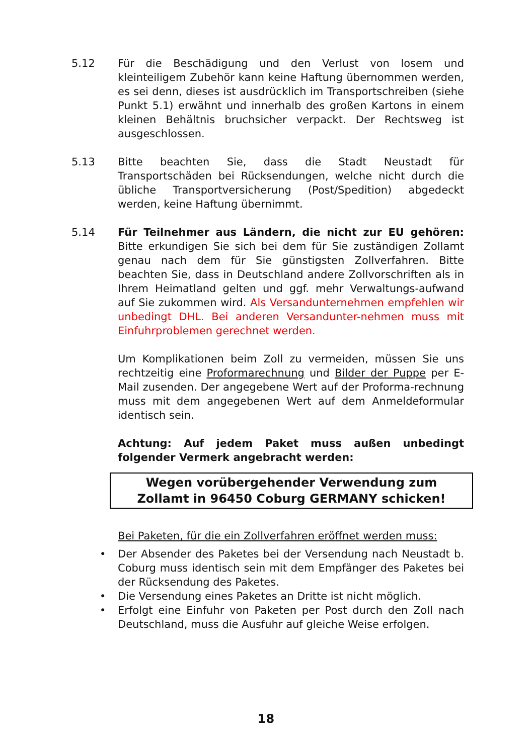5.12 Für die Beschädigung und den Verlust von losem und kleinteiligem Zubehör kann keine Haftung übernommen werden, es sei denn, dieses ist ausdrücklich im Transportschreiben (siehe Punkt 5.1) erwähnt und innerhalb des großen Kartons in einem kleinen Behältnis bruchsicher verpackt. Der Rechtsweg ist ausgeschlossen.
5.13 Bitte beachten Sie, dass die Stadt Neustadt für Transportschäden bei Rücksendungen, welche nicht durch die übliche Transportversicherung (Post/Spedition) abgedeckt werden, keine Haftung übernimmt.
5.14 Für Teilnehmer aus Ländern, die nicht zur EU gehören: Bitte erkundigen Sie sich bei dem für Sie zuständigen Zollamt genau nach dem für Sie günstigsten Zollverfahren. Bitte beachten Sie, dass in Deutschland andere Zollvorschriften als in Ihrem Heimatland gelten und ggf. mehr Verwaltungs-aufwand auf Sie zukommen wird. Als Versandunternehmen empfehlen wir unbedingt DHL. Bei anderen Versandunter-nehmen muss mit Einfuhrproblemen gerechnet werden.
Um Komplikationen beim Zoll zu vermeiden, müssen Sie uns rechtzeitig eine Proformarechnung und Bilder der Puppe per E-Mail zusenden. Der angegebene Wert auf der Proforma-rechnung muss mit dem angegebenen Wert auf dem Anmeldeformular identisch sein.
Achtung: Auf jedem Paket muss außen unbedingt folgender Vermerk angebracht werden:
Wegen vorübergehender Verwendung zum
Zollamt in 96450 Coburg GERMANY schicken!
Bei Paketen, für die ein Zollverfahren eröffnet werden muss:
• Der Absender des Paketes bei der Versendung nach Neustadt b. Coburg muss identisch sein mit dem Empfänger des Paketes bei der Rücksendung des Paketes.
• Die Versendung eines Paketes an Dritte ist nicht möglich.
• Erfolgt eine Einfuhr von Paketen per Post durch den Zoll nach Deutschland, muss die Ausfuhr auf gleiche Weise erfolgen.
18